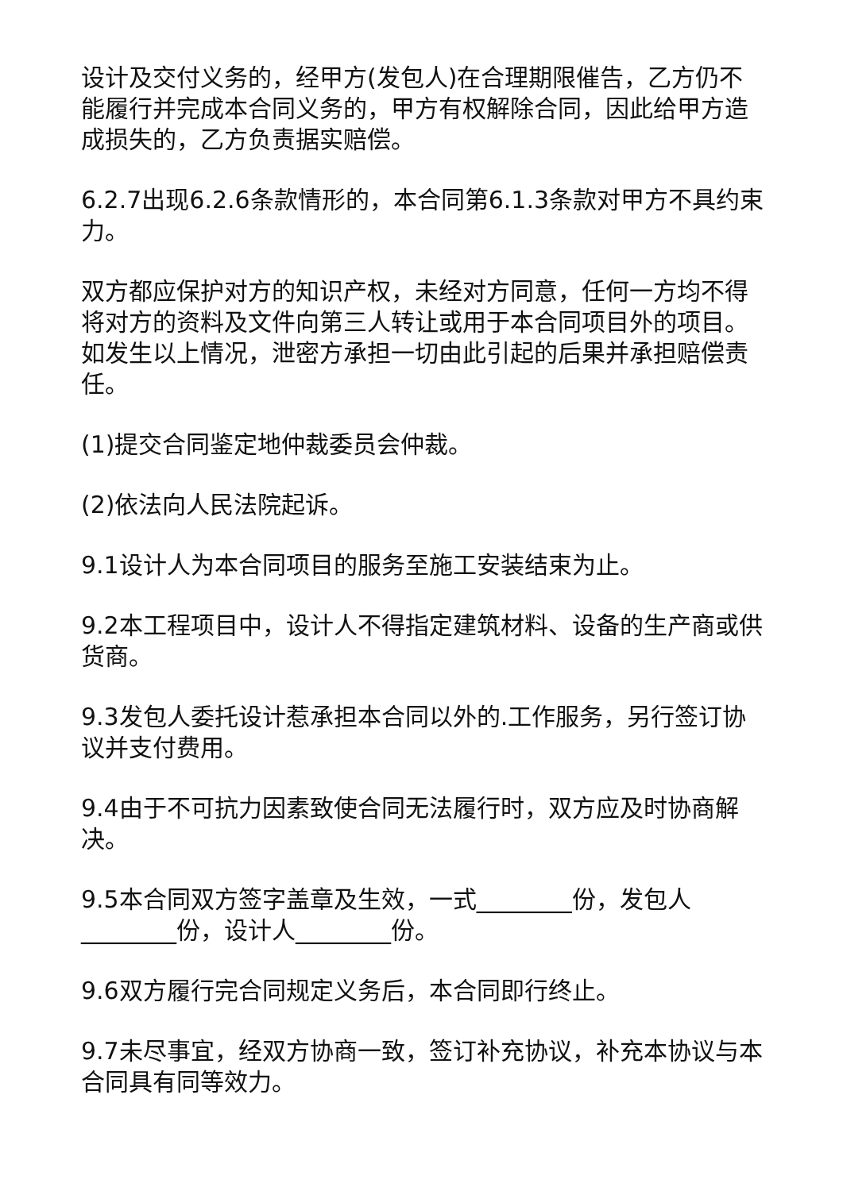设计及交付义务的，经甲方(发包人)在合理期限催告，乙方仍不能履行并完成本合同义务的，甲方有权解除合同，因此给甲方造成损失的，乙方负责据实赔偿。
6.2.7出现6.2.6条款情形的，本合同第6.1.3条款对甲方不具约束力。
双方都应保护对方的知识产权，未经对方同意，任何一方均不得将对方的资料及文件向第三人转让或用于本合同项目外的项目。如发生以上情况，泄密方承担一切由此引起的后果并承担赔偿责任。
(1)提交合同鉴定地仲裁委员会仲裁。
(2)依法向人民法院起诉。
9.1设计人为本合同项目的服务至施工安装结束为止。
9.2本工程项目中，设计人不得指定建筑材料、设备的生产商或供货商。
9.3发包人委托设计惹承担本合同以外的.工作服务，另行签订协议并支付费用。
9.4由于不可抗力因素致使合同无法履行时，双方应及时协商解决。
9.5本合同双方签字盖章及生效，一式________份，发包人________份，设计人________份。
9.6双方履行完合同规定义务后，本合同即行终止。
9.7未尽事宜，经双方协商一致，签订补充协议，补充本协议与本合同具有同等效力。